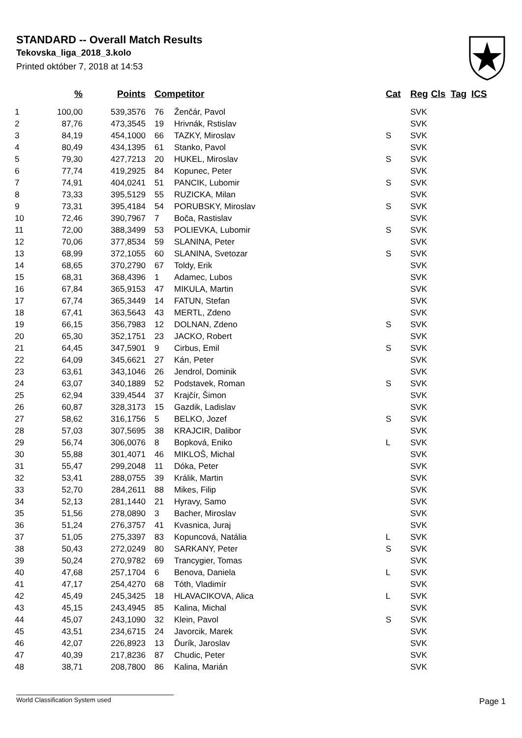STANDARD -- Overall Match Results
Tekovska_liga_2018_3.kolo
Printed október 7, 2018 at 14:53
| | % | Points | Competitor | | Cat | Reg | Cls | Tag | ICS |
| --- | --- | --- | --- | --- | --- | --- | --- | --- | --- |
| 1 | 100,00 | 539,3576 | 76 | Ženčár, Pavol | | SVK | | | |
| 2 | 87,76 | 473,3545 | 19 | Hrivnák, Rstislav | | SVK | | | |
| 3 | 84,19 | 454,1000 | 66 | TAZKY, Miroslav | S | SVK | | | |
| 4 | 80,49 | 434,1395 | 61 | Stanko, Pavol | | SVK | | | |
| 5 | 79,30 | 427,7213 | 20 | HUKEL, Miroslav | S | SVK | | | |
| 6 | 77,74 | 419,2925 | 84 | Kopunec, Peter | | SVK | | | |
| 7 | 74,91 | 404,0241 | 51 | PANCIK, Lubomir | S | SVK | | | |
| 8 | 73,33 | 395,5129 | 55 | RUZICKA, Milan | | SVK | | | |
| 9 | 73,31 | 395,4184 | 54 | PORUBSKY, Miroslav | S | SVK | | | |
| 10 | 72,46 | 390,7967 | 7 | Boča, Rastislav | | SVK | | | |
| 11 | 72,00 | 388,3499 | 53 | POLIEVKA, Lubomir | S | SVK | | | |
| 12 | 70,06 | 377,8534 | 59 | SLANINA, Peter | | SVK | | | |
| 13 | 68,99 | 372,1055 | 60 | SLANINA, Svetozar | S | SVK | | | |
| 14 | 68,65 | 370,2790 | 67 | Toldy, Erik | | SVK | | | |
| 15 | 68,31 | 368,4396 | 1 | Adamec, Lubos | | SVK | | | |
| 16 | 67,84 | 365,9153 | 47 | MIKULA, Martin | | SVK | | | |
| 17 | 67,74 | 365,3449 | 14 | FATUN, Stefan | | SVK | | | |
| 18 | 67,41 | 363,5643 | 43 | MERTL, Zdeno | | SVK | | | |
| 19 | 66,15 | 356,7983 | 12 | DOLNAN, Zdeno | S | SVK | | | |
| 20 | 65,30 | 352,1751 | 23 | JACKO, Robert | | SVK | | | |
| 21 | 64,45 | 347,5901 | 9 | Cirbus, Emil | S | SVK | | | |
| 22 | 64,09 | 345,6621 | 27 | Kán, Peter | | SVK | | | |
| 23 | 63,61 | 343,1046 | 26 | Jendrol, Dominik | | SVK | | | |
| 24 | 63,07 | 340,1889 | 52 | Podstavek, Roman | S | SVK | | | |
| 25 | 62,94 | 339,4544 | 37 | Krajčír, Šimon | | SVK | | | |
| 26 | 60,87 | 328,3173 | 15 | Gazdik, Ladislav | | SVK | | | |
| 27 | 58,62 | 316,1756 | 5 | BELKO, Jozef | S | SVK | | | |
| 28 | 57,03 | 307,5695 | 38 | KRAJCIR, Dalibor | | SVK | | | |
| 29 | 56,74 | 306,0076 | 8 | Bopková, Eniko | L | SVK | | | |
| 30 | 55,88 | 301,4071 | 46 | MIKLOŠ, Michal | | SVK | | | |
| 31 | 55,47 | 299,2048 | 11 | Dóka, Peter | | SVK | | | |
| 32 | 53,41 | 288,0755 | 39 | Králik, Martin | | SVK | | | |
| 33 | 52,70 | 284,2611 | 88 | Mikes, Filip | | SVK | | | |
| 34 | 52,13 | 281,1440 | 21 | Hyravy, Samo | | SVK | | | |
| 35 | 51,56 | 278,0890 | 3 | Bacher, Miroslav | | SVK | | | |
| 36 | 51,24 | 276,3757 | 41 | Kvasnica, Juraj | | SVK | | | |
| 37 | 51,05 | 275,3397 | 83 | Kopuncová, Natália | L | SVK | | | |
| 38 | 50,43 | 272,0249 | 80 | SARKANY, Peter | S | SVK | | | |
| 39 | 50,24 | 270,9782 | 69 | Trancygier, Tomas | | SVK | | | |
| 40 | 47,68 | 257,1704 | 6 | Benova, Daniela | L | SVK | | | |
| 41 | 47,17 | 254,4270 | 68 | Tóth, Vladimír | | SVK | | | |
| 42 | 45,49 | 245,3425 | 18 | HLAVACIKOVA, Alica | L | SVK | | | |
| 43 | 45,15 | 243,4945 | 85 | Kalina, Michal | | SVK | | | |
| 44 | 45,07 | 243,1090 | 32 | Klein, Pavol | S | SVK | | | |
| 45 | 43,51 | 234,6715 | 24 | Javorcik, Marek | | SVK | | | |
| 46 | 42,07 | 226,8923 | 13 | Ďurík, Jaroslav | | SVK | | | |
| 47 | 40,39 | 217,8236 | 87 | Chudic, Peter | | SVK | | | |
| 48 | 38,71 | 208,7800 | 86 | Kalina, Marián | | SVK | | | |
World Classification System used Page 1